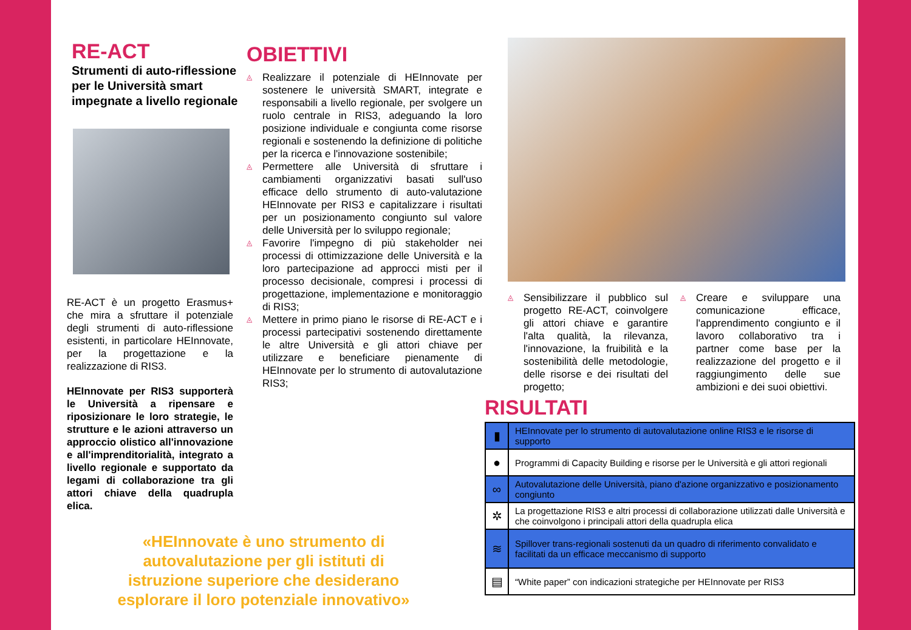RE-ACT
Strumenti di auto-riflessione per le Università smart impegnate a livello regionale
RE-ACT è un progetto Erasmus+ che mira a sfruttare il potenziale degli strumenti di auto-riflessione esistenti, in particolare HEInnovate, per la progettazione e la realizzazione di RIS3.
HEInnovate per RIS3 supporterà le Università a ripensare e riposizionare le loro strategie, le strutture e le azioni attraverso un approccio olistico all'innovazione e all'imprenditorialità, integrato a livello regionale e supportato da legami di collaborazione tra gli attori chiave della quadrupla elica.
«HEInnovate è uno strumento di autovalutazione per gli istituti di istruzione superiore che desiderano esplorare il loro potenziale innovativo»
OBIETTIVI
◬ Realizzare il potenziale di HEInnovate per sostenere le università SMART, integrate e responsabili a livello regionale, per svolgere un ruolo centrale in RIS3, adeguando la loro posizione individuale e congiunta come risorse regionali e sostenendo la definizione di politiche per la ricerca e l'innovazione sostenibile;
◬ Permettere alle Università di sfruttare i cambiamenti organizzativi basati sull'uso efficace dello strumento di auto-valutazione HEInnovate per RIS3 e capitalizzare i risultati per un posizionamento congiunto sul valore delle Università per lo sviluppo regionale;
◬ Favorire l'impegno di più stakeholder nei processi di ottimizzazione delle Università e la loro partecipazione ad approcci misti per il processo decisionale, compresi i processi di progettazione, implementazione e monitoraggio di RIS3;
◬ Mettere in primo piano le risorse di RE-ACT e i processi partecipativi sostenendo direttamente le altre Università e gli attori chiave per utilizzare e beneficiare pienamente di HEInnovate per lo strumento di autovalutazione RIS3;
◬ Sensibilizzare il pubblico sul progetto RE-ACT, coinvolgere gli attori chiave e garantire l'alta qualità, la rilevanza, l'innovazione, la fruibilità e la sostenibilità delle metodologie, delle risorse e dei risultati del progetto;
◬ Creare e sviluppare una comunicazione efficace, l'apprendimento congiunto e il lavoro collaborativo tra i partner come base per la realizzazione del progetto e il raggiungimento delle sue ambizioni e dei suoi obiettivi.
RISULTATI
| ▮ | HEInnovate per lo strumento di autovalutazione online RIS3 e le risorse di supporto |
| ● | Programmi di Capacity Building e risorse per le Università e gli attori regionali |
| ∞ | Autovalutazione delle Università, piano d'azione organizzativo e posizionamento congiunto |
| ✲ | La progettazione RIS3 e altri processi di collaborazione utilizzati dalle Università e che coinvolgono i principali attori della quadrupla elica |
| ≋ | Spillover trans-regionali sostenuti da un quadro di riferimento convalidato e facilitati da un efficace meccanismo di supporto |
| ▤ | “White paper” con indicazioni strategiche per HEInnovate per RIS3 |